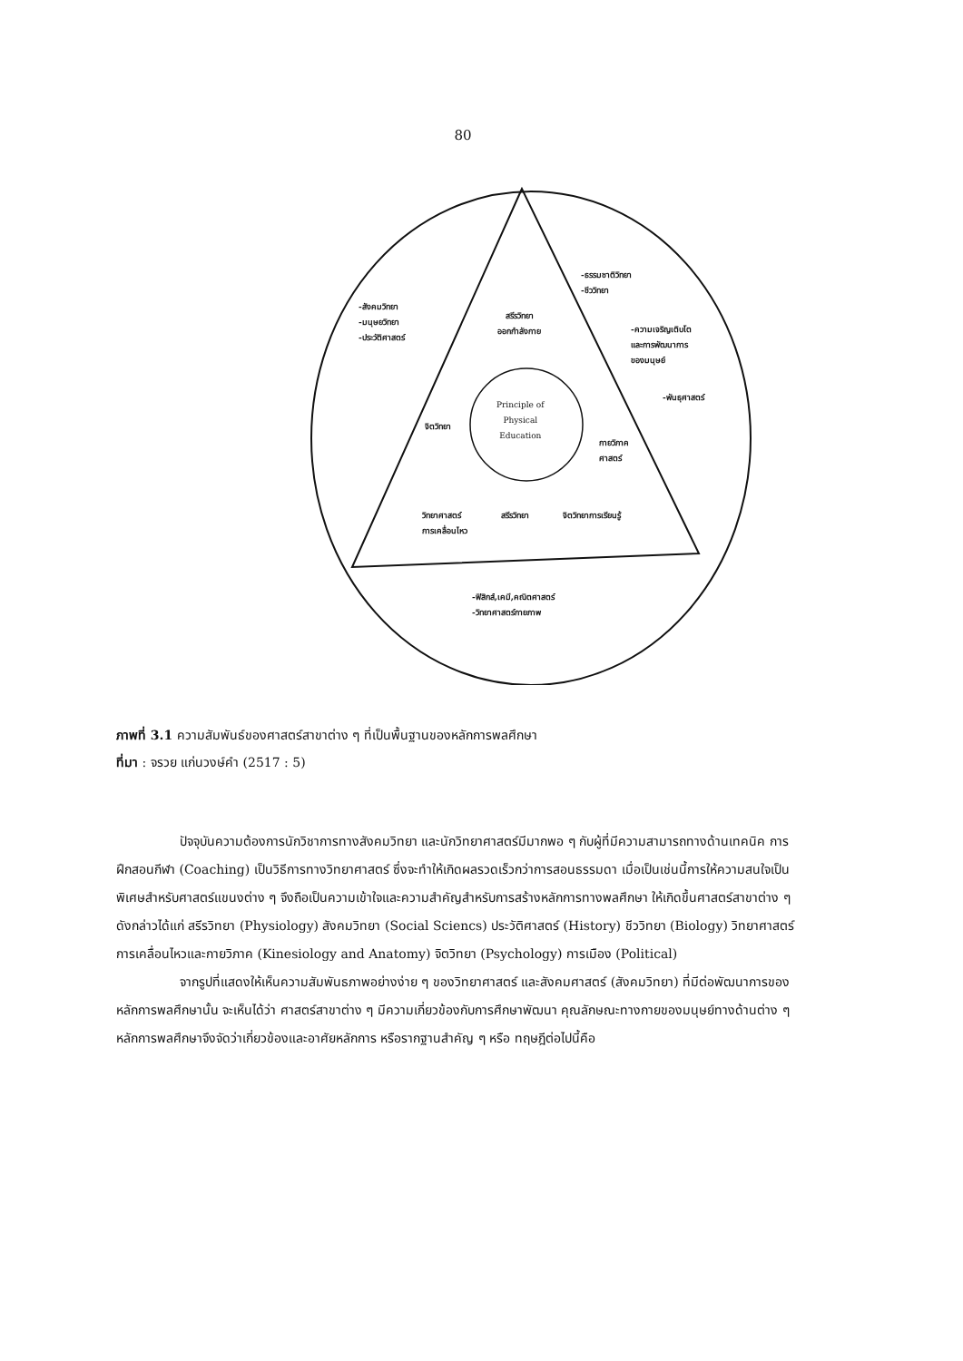80
-สังคมวิทยา
-มนุษยวิทยา
-ประวัติศาสตร์
สรีรวิทยา
ออกกำลังกาย
-ธรรมชาติวิทยา
-ชีววิทยา
-ความเจริญเติบโต
และการพัฒนาการ
ของมนุษย์
-พันธุศาสตร์
Principle of
Physical
Education
จิตวิทยา
กายวิภาค
ศาสตร์
วิทยาศาสตร์
การเคลื่อนไหว
สรีรวิทยา จิตวิทยาการเรียนรู้
-ฟิสิกส์,เคมี,คณิตศาสตร์
-วิทยาศาสตร์กายภาพ
ภาพที่ 3.1 ความสัมพันธ์ของศาสตร์สาขาต่าง ๆ ที่เป็นพื้นฐานของหลักการพลศึกษา
ที่มา : จรวย แก่นวงษ์คำ (2517 : 5)
ปัจจุบันความต้องการนักวิชาการทางสังคมวิทยา และนักวิทยาศาสตร์มีมากพอ ๆ กับผู้ที่มีความสามารถทางด้านเทคนิค การฝึกสอนกีฬา (Coaching) เป็นวิธีการทางวิทยาศาสตร์ ซึ่งจะทำให้เกิดผลรวดเร็วกว่าการสอนธรรมดา เมื่อเป็นเช่นนี้การให้ความสนใจเป็นพิเศษสำหรับศาสตร์แขนงต่าง ๆ จึงถือเป็นความเข้าใจและความสำคัญสำหรับการสร้างหลักการทางพลศึกษา ให้เกิดขึ้นศาสตร์สาขาต่าง ๆ ดังกล่าวได้แก่ สรีรวิทยา (Physiology) สังคมวิทยา (Social Sciencs) ประวัติศาสตร์ (History) ชีววิทยา (Biology) วิทยาศาสตร์ การเคลื่อนไหวและกายวิภาค (Kinesiology and Anatomy) จิตวิทยา (Psychology) การเมือง (Political)
จากรูปที่แสดงให้เห็นความสัมพันธภาพอย่างง่าย ๆ ของวิทยาศาสตร์ และสังคมศาสตร์ (สังคมวิทยา) ที่มีต่อพัฒนาการของหลักการพลศึกษานั้น จะเห็นได้ว่า ศาสตร์สาขาต่าง ๆ มีความเกี่ยวข้องกับการศึกษาพัฒนา คุณลักษณะทางกายของมนุษย์ทางด้านต่าง ๆ หลักการพลศึกษาจึงจัดว่าเกี่ยวข้องและอาศัยหลักการ หรือรากฐานสำคัญ ๆ หรือ ทฤษฎีต่อไปนี้คือ